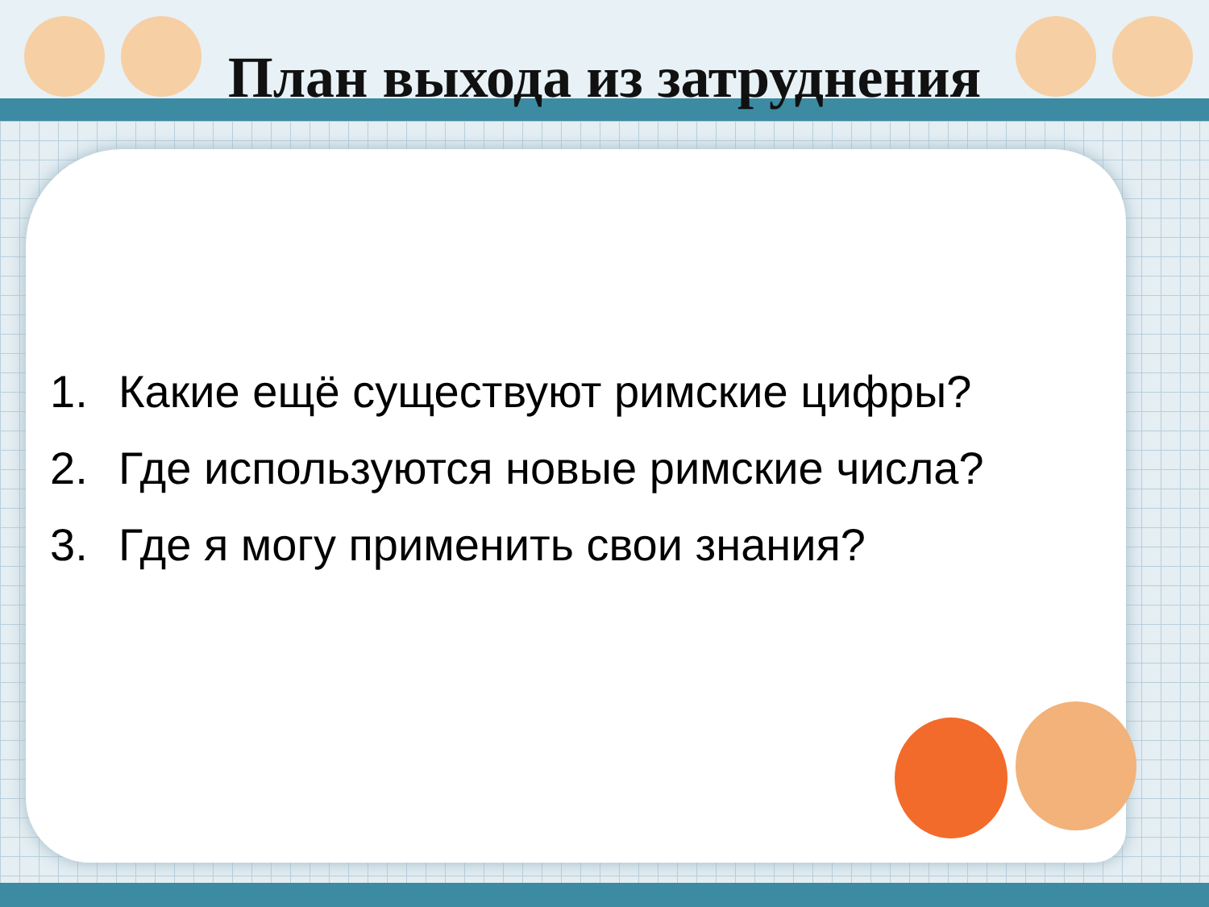План выхода из затруднения
1. Какие ещё существуют римские цифры?
2. Где используются новые римские числа?
3. Где я могу применить свои знания?